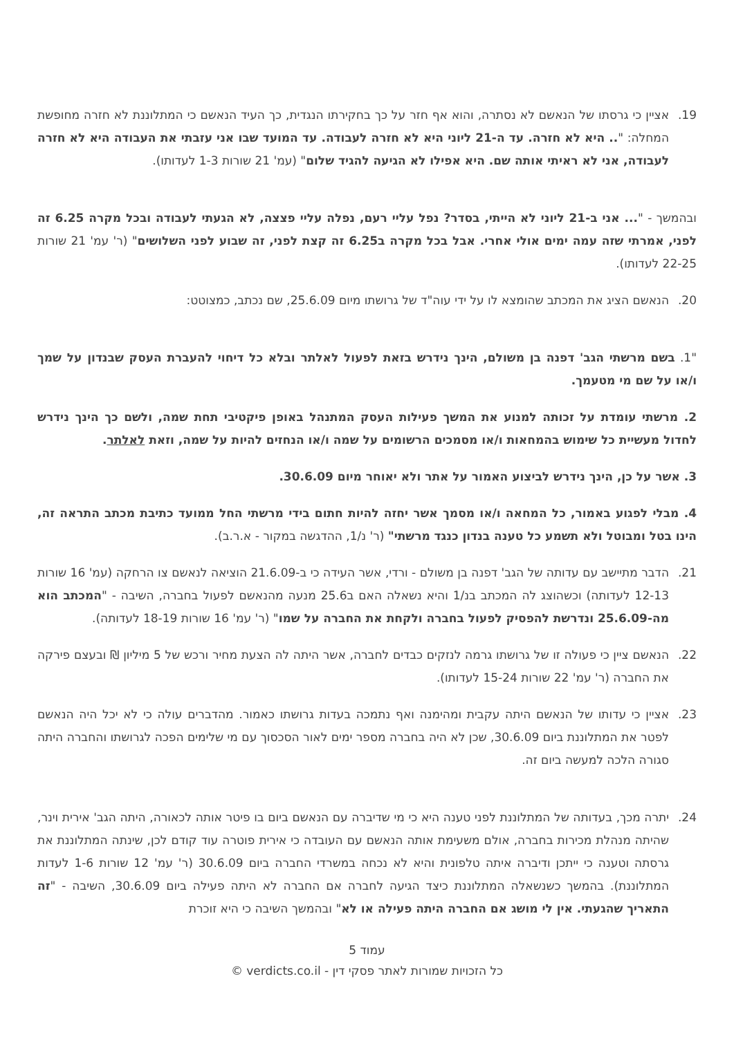19. אציין כי גרסתו של הנאשם לא נסתרה, והוא אף חזר על כך בחקירתו הנגדית, כך העיד הנאשם כי המתלוננת לא חזרה מחופשת המחלה: ".. היא לא חזרה. עד ה-21 ליוני היא לא חזרה לעבודה. עד המועד שבו אני עזבתי את העבודה היא לא חזרה לעבודה, אני לא ראיתי אותה שם. היא אפילו לא הגיעה להגיד שלום" (עמ' 21 שורות 1-3 לעדותו).
ובהמשך - "... אני ב-21 ליוני לא הייתי, בסדר? נפל עליי רעם, נפלה עליי פצצה, לא הגעתי לעבודה ובכל מקרה 6.25 זה לפני, אמרתי שזה עמה ימים אולי אחרי. אבל בכל מקרה ב6.25 זה קצת לפני, זה שבוע לפני השלושים" (ר' עמ' 21 שורות 22-25 לעדותו).
20. הנאשם הציג את המכתב שהומצא לו על ידי עוה"ד של גרושתו מיום 25.6.09, שם נכתב, כמצוטט:
"1. בשם מרשתי הגב' דפנה בן משולם, הינך נידרש בזאת לפעול לאלתר ובלא כל דיחוי להעברת העסק שבנדון על שמך ו/או על שם מי מטעמך.
2. מרשתי עומדת על זכותה למנוע את המשך פעילות העסק המתנהל באופן פיקטיבי תחת שמה, ולשם כך הינך נידרש לחדול מעשיית כל שימוש בהמחאות ו/או מסמכים הרשומים על שמה ו/או הנחזים להיות על שמה, וזאת לאלתר.
3. אשר על כן, הינך נידרש לביצוע האמור על אתר ולא יאוחר מיום 30.6.09.
4. מבלי לפגוע באמור, כל המחאה ו/או מסמך אשר יחזה להיות חתום בידי מרשתי החל ממועד כתיבת מכתב התראה זה, הינו בטל ומבוטל ולא תשמע כל טענה בנדון כנגד מרשתי" (ר' נ/1, ההדגשה במקור - א.ר.ב).
21. הדבר מתיישב עם עדותה של הגב' דפנה בן משולם - ורדי, אשר העידה כי ב-21.6.09 הוציאה לנאשם צו הרחקה (עמ' 16 שורות 12-13 לעדותה) וכשהוצג לה המכתב בנ/1 והיא נשאלה האם ב25.6 מנעה מהנאשם לפעול בחברה, השיבה - "המכתב הוא מה-25.6.09 ונדרשת להפסיק לפעול בחברה ולקחת את החברה על שמו" (ר' עמ' 16 שורות 18-19 לעדותה).
22. הנאשם ציין כי פעולה זו של גרושתו גרמה לנזקים כבדים לחברה, אשר היתה לה הצעת מחיר ורכש של 5 מיליון ₪ ובעצם פירקה את החברה (ר' עמ' 22 שורות 15-24 לעדותו).
23. אציין כי עדותו של הנאשם היתה עקבית ומהימנה ואף נתמכה בעדות גרושתו כאמור. מהדברים עולה כי לא יכל היה הנאשם לפטר את המתלוננת ביום 30.6.09, שכן לא היה בחברה מספר ימים לאור הסכסוך עם מי שלימים הפכה לגרושתו והחברה היתה סגורה הלכה למעשה ביום זה.
24. יתרה מכך, בעדותה של המתלוננת לפני טענה היא כי מי שדיברה עם הנאשם ביום בו פיטר אותה לכאורה, היתה הגב' אירית וינר, שהיתה מנהלת מכירות בחברה, אולם משעימת אותה הנאשם עם העובדה כי אירית פוטרה עוד קודם לכן, שינתה המתלוננת את גרסתה וטענה כי ייתכן ודיברה איתה טלפונית והיא לא נכחה במשרדי החברה ביום 30.6.09 (ר' עמ' 12 שורות 1-6 לעדות המתלוננת). בהמשך כשנשאלה המתלוננת כיצד הגיעה לחברה אם החברה לא היתה פעילה ביום 30.6.09, השיבה - "זה התאריך שהגעתי. אין לי מושג אם החברה היתה פעילה או לא" ובהמשך השיבה כי היא זוכרת
עמוד 5
כל הזכויות שמורות לאתר פסקי דין - verdicts.co.il ©